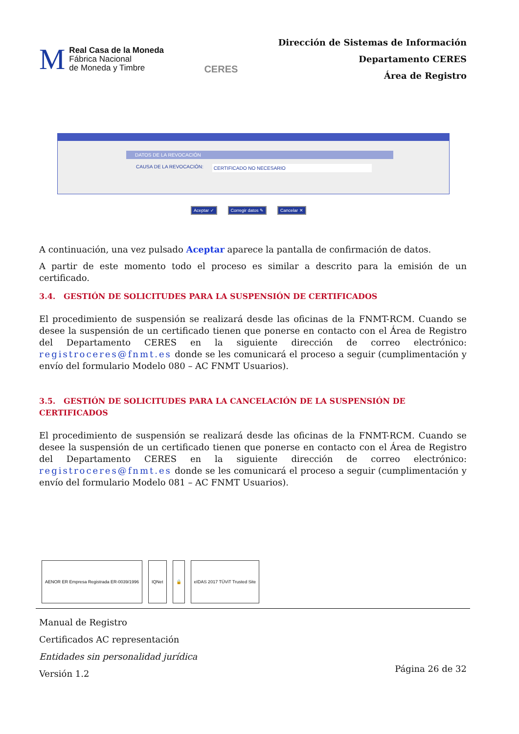M
Real Casa de la Moneda
Fábrica Nacional
de Moneda y Timbre
CERES
Dirección de Sistemas de Información
Departamento CERES
Área de Registro
DATOS DE LA REVOCACIÓN
CAUSA DE LA REVOCACIÓN: CERTIFICADO NO NECESARIO
Aceptar ✓ Corregir datos ✎ Cancelar ✕
A continuación, una vez pulsado Aceptar aparece la pantalla de confirmación de datos.
A partir de este momento todo el proceso es similar a descrito para la emisión de un certificado.
3.4. GESTIÓN DE SOLICITUDES PARA LA SUSPENSIÓN DE CERTIFICADOS
El procedimiento de suspensión se realizará desde las oficinas de la FNMT-RCM. Cuando se desee la suspensión de un certificado tienen que ponerse en contacto con el Área de Registro del Departamento CERES en la siguiente dirección de correo electrónico: registroceres@fnmt.es donde se les comunicará el proceso a seguir (cumplimentación y envío del formulario Modelo 080 – AC FNMT Usuarios).
3.5. GESTIÓN DE SOLICITUDES PARA LA CANCELACIÓN DE LA SUSPENSIÓN DE CERTIFICADOS
El procedimiento de suspensión se realizará desde las oficinas de la FNMT-RCM. Cuando se desee la suspensión de un certificado tienen que ponerse en contacto con el Área de Registro del Departamento CERES en la siguiente dirección de correo electrónico: registroceres@fnmt.es donde se les comunicará el proceso a seguir (cumplimentación y envío del formulario Modelo 081 – AC FNMT Usuarios).
AENOR ER Empresa Registrada ER-0039/1996
IQNet 🔒 eIDAS 2017 TÜViT Trusted Site
Manual de Registro
Certificados AC representación
Entidades sin personalidad jurídica
Versión 1.2
Página 26 de 32